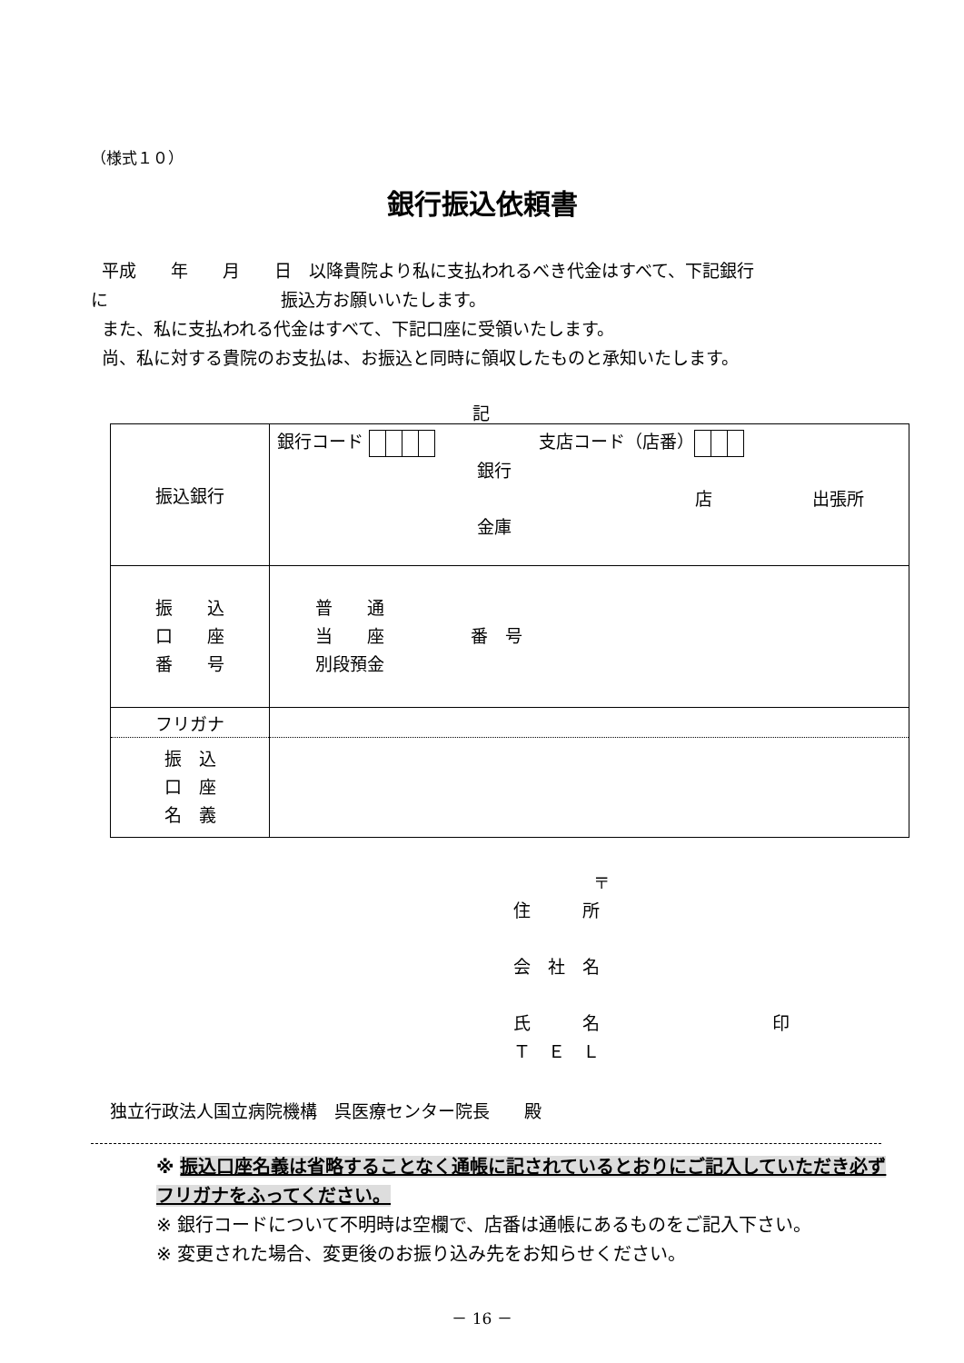（様式１０）
銀行振込依頼書
平成　　年　　月　　日　以降貴院より私に支払われるべき代金はすべて、下記銀行
に　　　　　　　　　　振込方お願いいたします。
また、私に支払われる代金はすべて、下記口座に受領いたします。
尚、私に対する貴院のお支払は、お振込と同時に領収したものと承知いたします。
記
| 振込銀行 | 銀行コード 支店コード（店番） 銀行 店 出張所 金庫 |
| 振 込 口 座 番 号 | 普 通 当 座 番 号 別段預金 |
| フリガナ | |
| 振 込 口 座 名 義 | |
〒
住　　　所
会　社　名
氏　　　名　　　　　　　　　　印
Ｔ　Ｅ　Ｌ
独立行政法人国立病院機構　呉医療センター院長　　殿
※ 振込口座名義は省略することなく通帳に記されているとおりにご記入していただき必ずフリガナをふってください。
※ 銀行コードについて不明時は空欄で、店番は通帳にあるものをご記入下さい。
※ 変更された場合、変更後のお振り込み先をお知らせください。
－ 16 －